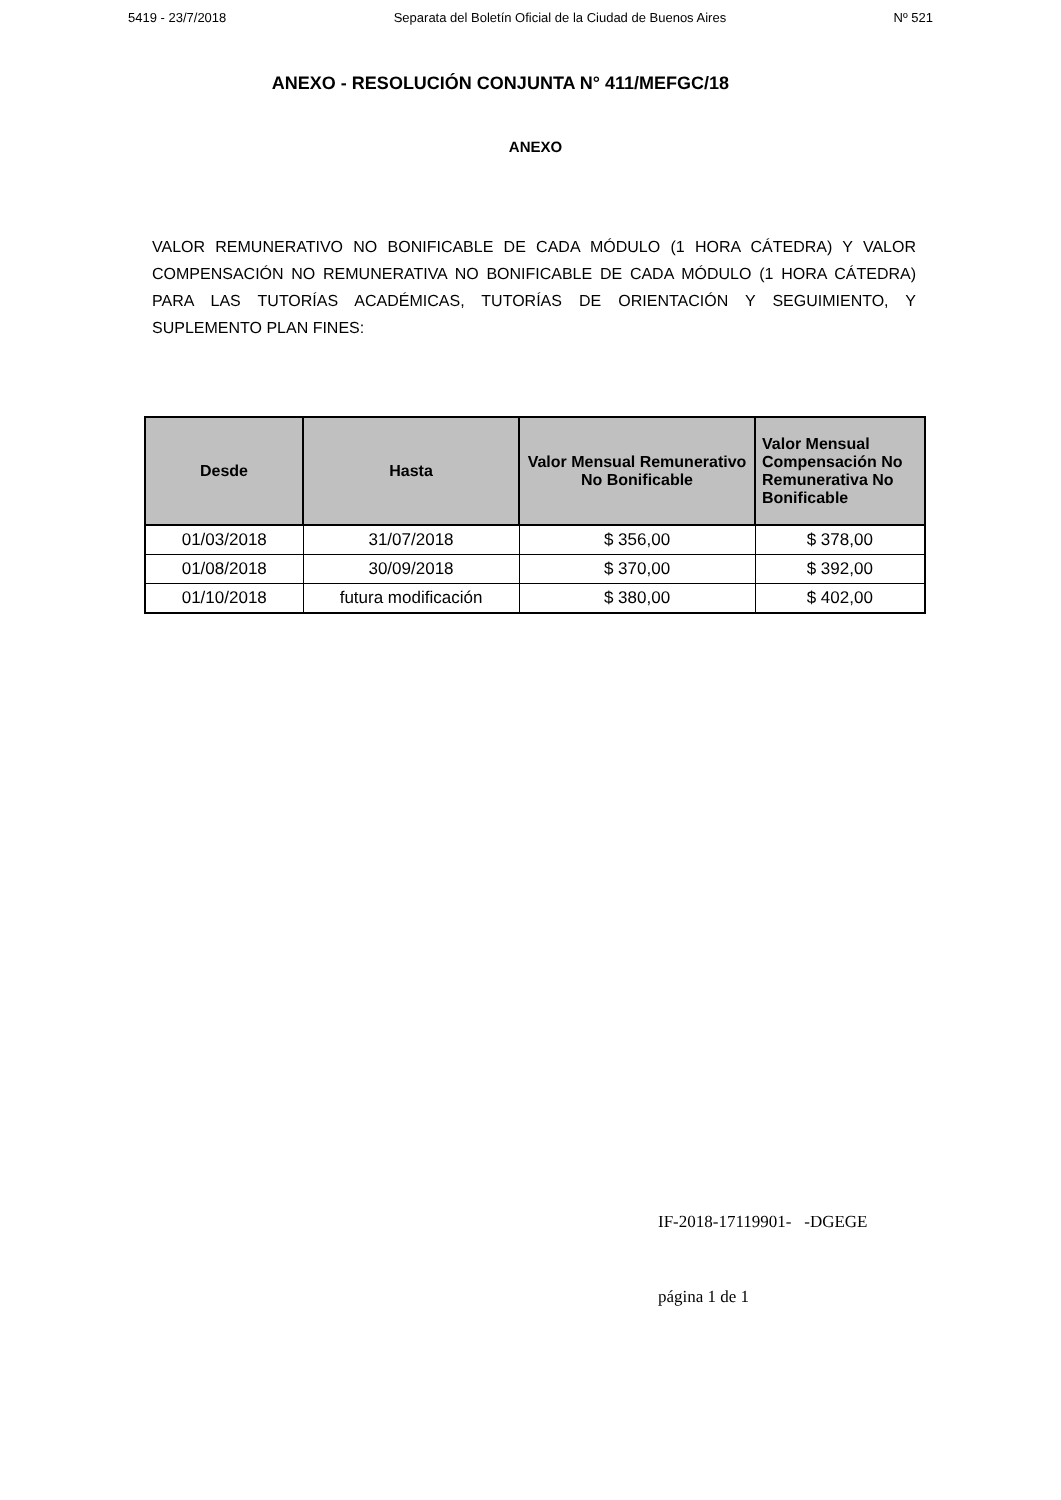5419 - 23/7/2018 Separata del Boletín Oficial de la Ciudad de Buenos Aires Nº 521
ANEXO - RESOLUCIÓN CONJUNTA N° 411/MEFGC/18
ANEXO
VALOR REMUNERATIVO NO BONIFICABLE DE CADA MÓDULO (1 HORA CÁTEDRA) Y VALOR COMPENSACIÓN NO REMUNERATIVA NO BONIFICABLE DE CADA MÓDULO (1 HORA CÁTEDRA) PARA LAS TUTORÍAS ACADÉMICAS, TUTORÍAS DE ORIENTACIÓN Y SEGUIMIENTO, Y SUPLEMENTO PLAN FINES:
| Desde | Hasta | Valor Mensual Remunerativo No Bonificable | Valor Mensual Compensación No Remunerativa No Bonificable |
| --- | --- | --- | --- |
| 01/03/2018 | 31/07/2018 | $ 356,00 | $ 378,00 |
| 01/08/2018 | 30/09/2018 | $ 370,00 | $ 392,00 |
| 01/10/2018 | futura modificación | $ 380,00 | $ 402,00 |
IF-2018-17119901- -DGEGE
página 1 de 1